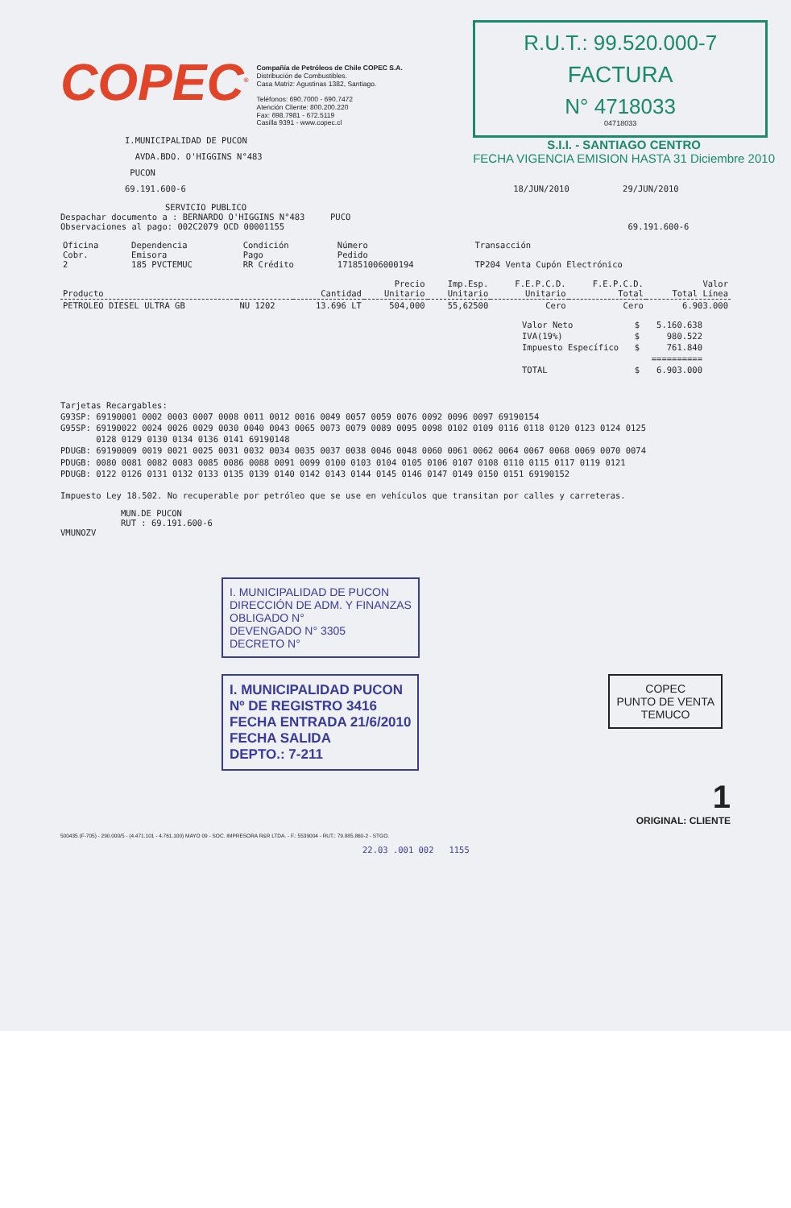COPEC<sup>®</sup>
Compañía de Petróleos de Chile COPEC S.A.
Distribución de Combustibles.
Casa Matriz: Agustinas 1382, Santiago.
Teléfonos: 690.7000 - 690.7472
Atención Cliente: 800.200.220
Fax: 698.7981 - 672.5119
Casilla 9391 - www.copec.cl
R.U.T.: 99.520.000-7
FACTURA
N° 4718033
04718033
S.I.I. - SANTIAGO CENTRO
FECHA VIGENCIA EMISION HASTA 31 Diciembre 2010
I.MUNICIPALIDAD DE PUCON
AVDA.BDO. O'HIGGINS N°483
PUCON
69.191.600-6 18/JUN/2010 29/JUN/2010
SERVICIO PUBLICO
Despachar documento a : BERNARDO O'HIGGINS N°483 PUCO
Observaciones al pago: 002C2079 OCD 00001155 69.191.600-6
| Oficina Cobr. 2 | Dependencia Emisora 185 PVCTEMUC | Condición Pago RR Crédito | Número Pedido 171851006000194 | Transacción TP204 Venta Cupón Electrónico |
| Producto | | Cantidad | Precio Unitario | Imp.Esp. Unitario | F.E.P.C.D. Unitario | F.E.P.C.D. Total | Valor Total Línea |
| --- | --- | --- | --- | --- | --- | --- | --- |
| PETROLEO DIESEL ULTRA GB | NU 1202 | 13.696 LT | 504,000 | 55,62500 | Cero | Cero | 6.903.000 |
| Valor Neto | $ | 5.160.638 |
| IVA(19%) | $ | 980.522 |
| Impuesto Específico | $ | 761.840 |
| | | ========== |
| TOTAL | $ | 6.903.000 |
Tarjetas Recargables:
G93SP: 69190001 0002 0003 0007 0008 0011 0012 0016 0049 0057 0059 0076 0092 0096 0097 69190154
G95SP: 69190022 0024 0026 0029 0030 0040 0043 0065 0073 0079 0089 0095 0098 0102 0109 0116 0118 0120 0123 0124 0125
0128 0129 0130 0134 0136 0141 69190148
PDUGB: 69190009 0019 0021 0025 0031 0032 0034 0035 0037 0038 0046 0048 0060 0061 0062 0064 0067 0068 0069 0070 0074
PDUGB: 0080 0081 0082 0083 0085 0086 0088 0091 0099 0100 0103 0104 0105 0106 0107 0108 0110 0115 0117 0119 0121
PDUGB: 0122 0126 0131 0132 0133 0135 0139 0140 0142 0143 0144 0145 0146 0147 0149 0150 0151 69190152
Impuesto Ley 18.502. No recuperable por petróleo que se use en vehículos que transitan por calles y carreteras.
MUN.DE PUCON
RUT : 69.191.600-6
VMUNOZV
I. MUNICIPALIDAD DE PUCON
DIRECCIÓN DE ADM. Y FINANZAS
OBLIGADO N°
DEVENGADO N° 3305
DECRETO N°
I. MUNICIPALIDAD PUCON
Nº DE REGISTRO 3416
FECHA ENTRADA 21/6/2010
FECHA SALIDA
DEPTO.: 7-211
COPEC
PUNTO DE VENTA
TEMUCO
1
ORIGINAL: CLIENTE
500435 (F-705) - 290.000/5 - (4.471.101 - 4.761.100) MAYO 09 - SOC. IMPRESORA R&R LTDA. - F.: 5539004 - RUT.: 79.885.860-2 - STGO.
22.03 .001 002 1155